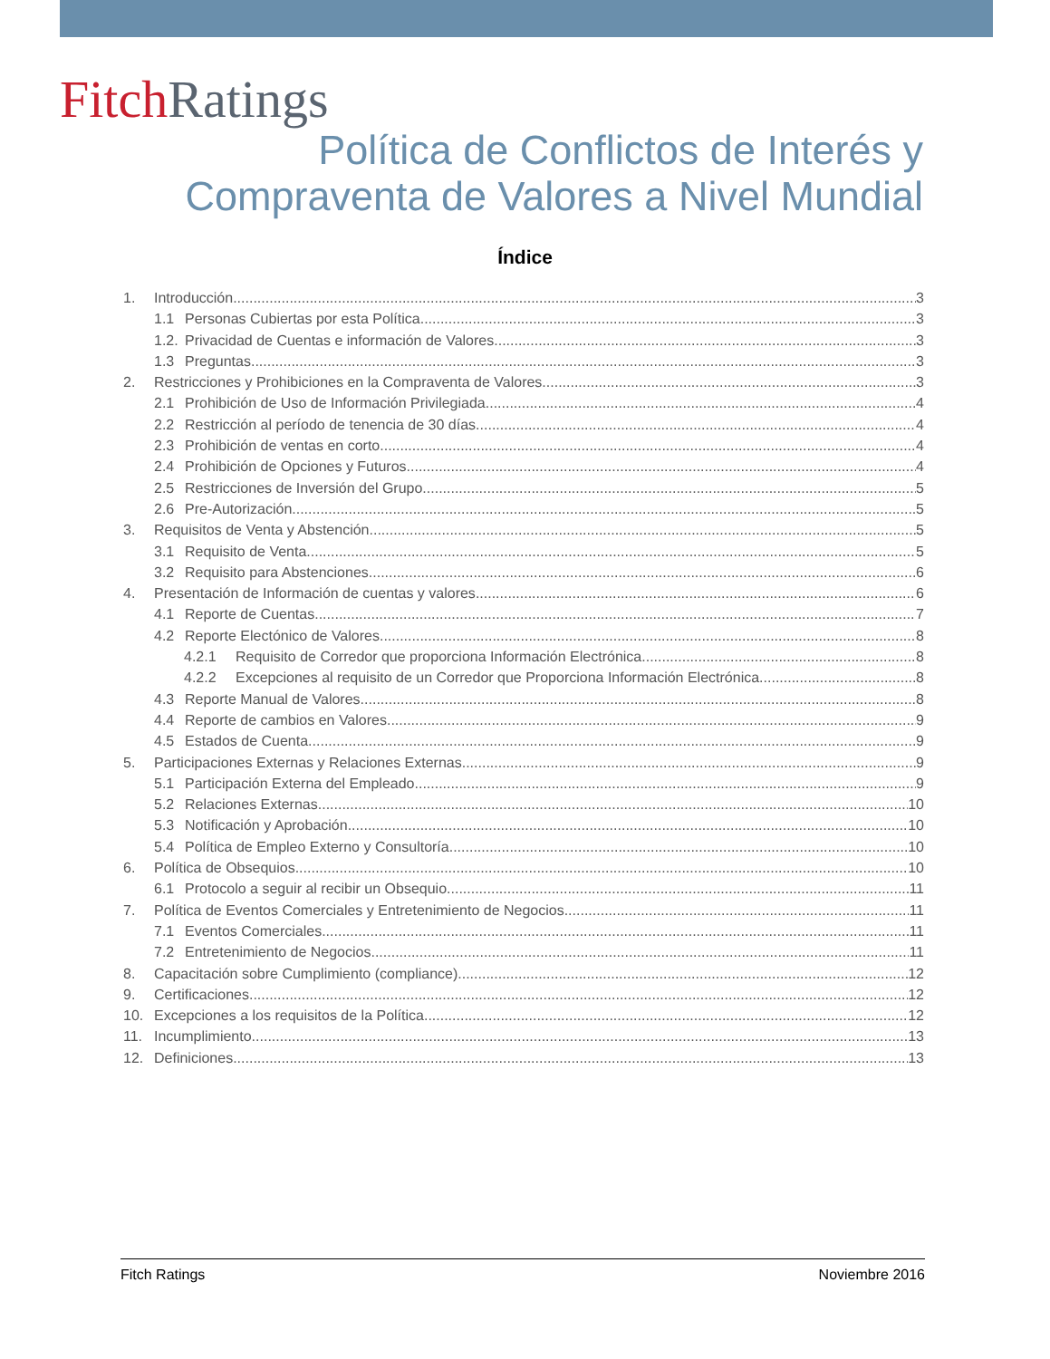Fitch Ratings
Política de Conflictos de Interés y
Compraventa de Valores a Nivel Mundial
Índice
1. Introducción 3
1.1 Personas Cubiertas por esta Política 3
1.2. Privacidad de Cuentas e información de Valores 3
1.3 Preguntas 3
2. Restricciones y Prohibiciones en la Compraventa de Valores 3
2.1 Prohibición de Uso de Información Privilegiada 4
2.2 Restricción al período de tenencia de 30 días 4
2.3 Prohibición de ventas en corto 4
2.4 Prohibición de Opciones y Futuros 4
2.5 Restricciones de Inversión del Grupo 5
2.6 Pre-Autorización 5
3. Requisitos de Venta y Abstención 5
3.1 Requisito de Venta 5
3.2 Requisito para Abstenciones 6
4. Presentación de Información de cuentas y valores 6
4.1 Reporte de Cuentas 7
4.2 Reporte Electónico de Valores 8
4.2.1 Requisito de Corredor que proporciona Información Electrónica 8
4.2.2 Excepciones al requisito de un Corredor que Proporciona Información Electrónica 8
4.3 Reporte Manual de Valores 8
4.4 Reporte de cambios en Valores 9
4.5 Estados de Cuenta 9
5. Participaciones Externas y Relaciones Externas 9
5.1 Participación Externa del Empleado 9
5.2 Relaciones Externas 10
5.3 Notificación y Aprobación 10
5.4 Política de Empleo Externo y Consultoría 10
6. Política de Obsequios 10
6.1 Protocolo a seguir al recibir un Obsequio 11
7. Política de Eventos Comerciales y Entretenimiento de Negocios 11
7.1 Eventos Comerciales 11
7.2 Entretenimiento de Negocios 11
8. Capacitación sobre Cumplimiento (compliance) 12
9. Certificaciones 12
10. Excepciones a los requisitos de la Política 12
11. Incumplimiento 13
12. Definiciones 13
Fitch Ratings Noviembre 2016